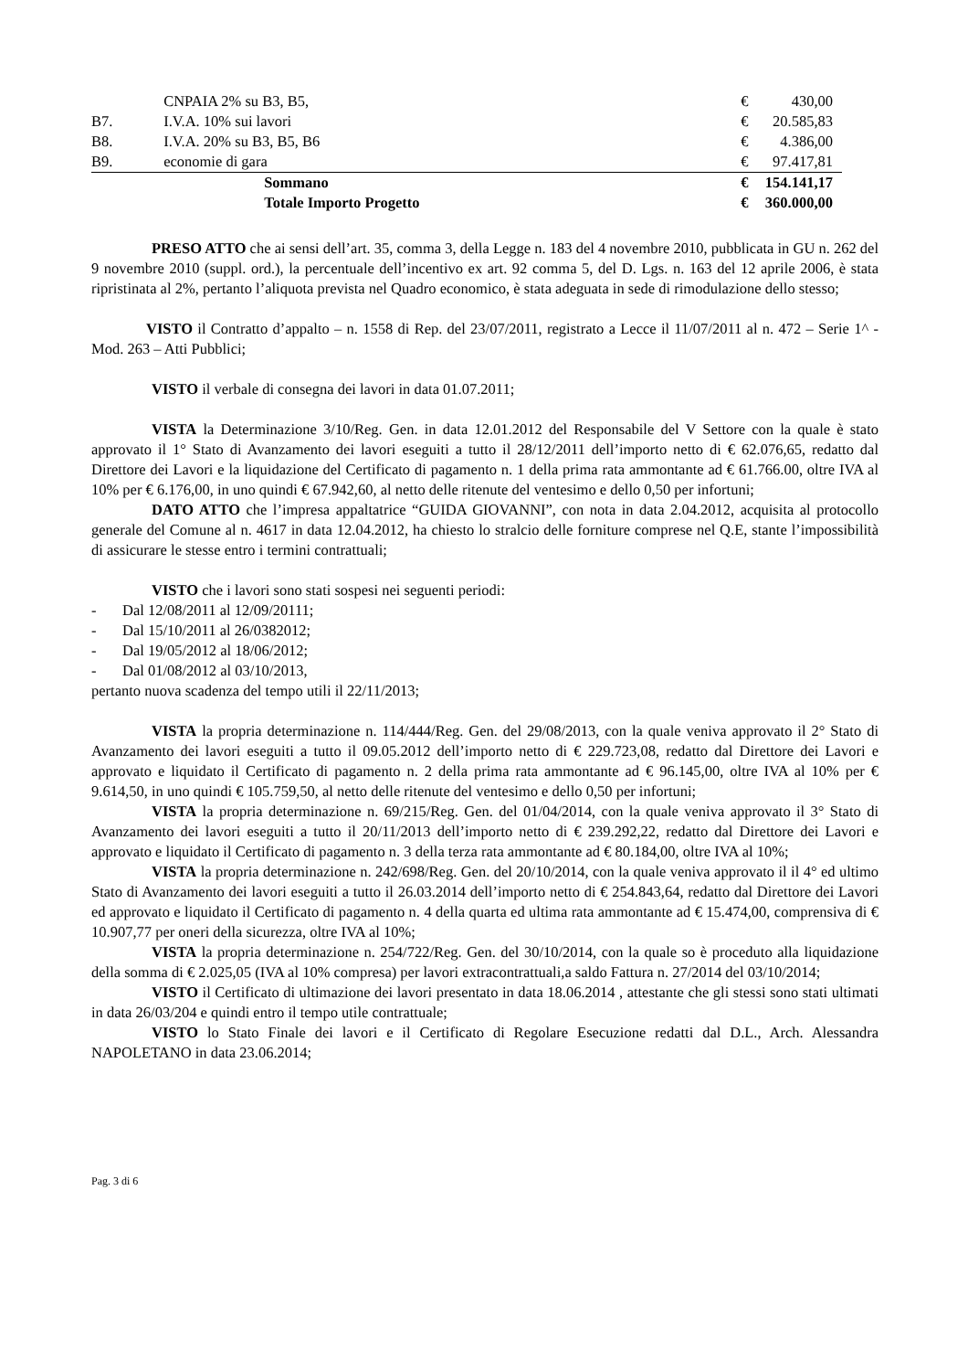| | CNPAIA 2% su B3, B5, | € | 430,00 |
| B7. | I.V.A. 10% sui lavori | € | 20.585,83 |
| B8. | I.V.A. 20% su B3, B5, B6 | € | 4.386,00 |
| B9. | economie di gara | € | 97.417,81 |
| | Sommano | € | 154.141,17 |
| | Totale Importo Progetto | € | 360.000,00 |
PRESO ATTO che ai sensi dell’art. 35, comma 3, della Legge n. 183 del 4 novembre 2010, pubblicata in GU n. 262 del 9 novembre 2010 (suppl. ord.), la percentuale dell’incentivo ex art. 92 comma 5, del D. Lgs. n. 163 del 12 aprile 2006, è stata ripristinata al 2%, pertanto l’aliquota prevista nel Quadro economico, è stata adeguata in sede di rimodulazione dello stesso;
VISTO il Contratto d’appalto – n. 1558 di Rep. del 23/07/2011, registrato a Lecce il 11/07/2011 al n. 472 – Serie 1^ - Mod. 263 – Atti Pubblici;
VISTO il verbale di consegna dei lavori in data 01.07.2011;
VISTA la Determinazione 3/10/Reg. Gen. in data 12.01.2012 del Responsabile del V Settore con la quale è stato approvato il 1° Stato di Avanzamento dei lavori eseguiti a tutto il 28/12/2011 dell’importo netto di € 62.076,65, redatto dal Direttore dei Lavori e la liquidazione del Certificato di pagamento n. 1 della prima rata ammontante ad € 61.766.00, oltre IVA al 10% per € 6.176,00, in uno quindi € 67.942,60, al netto delle ritenute del ventesimo e dello 0,50 per infortuni;
DATO ATTO che l’impresa appaltatrice “GUIDA GIOVANNI”, con nota in data 2.04.2012, acquisita al protocollo generale del Comune al n. 4617 in data 12.04.2012, ha chiesto lo stralcio delle forniture comprese nel Q.E, stante l’impossibilità di assicurare le stesse entro i termini contrattuali;
VISTO che i lavori sono stati sospesi nei seguenti periodi:
- Dal 12/08/2011 al 12/09/20111;
- Dal 15/10/2011 al 26/0382012;
- Dal 19/05/2012 al 18/06/2012;
- Dal 01/08/2012 al 03/10/2013,
pertanto nuova scadenza del tempo utili il 22/11/2013;
VISTA la propria determinazione n. 114/444/Reg. Gen. del 29/08/2013, con la quale veniva approvato il 2° Stato di Avanzamento dei lavori eseguiti a tutto il 09.05.2012 dell’importo netto di € 229.723,08, redatto dal Direttore dei Lavori e approvato e liquidato il Certificato di pagamento n. 2 della prima rata ammontante ad € 96.145,00, oltre IVA al 10% per € 9.614,50, in uno quindi € 105.759,50, al netto delle ritenute del ventesimo e dello 0,50 per infortuni;
VISTA la propria determinazione n. 69/215/Reg. Gen. del 01/04/2014, con la quale veniva approvato il 3° Stato di Avanzamento dei lavori eseguiti a tutto il 20/11/2013 dell’importo netto di € 239.292,22, redatto dal Direttore dei Lavori e approvato e liquidato il Certificato di pagamento n. 3 della terza rata ammontante ad € 80.184,00, oltre IVA al 10%;
VISTA la propria determinazione n. 242/698/Reg. Gen. del 20/10/2014, con la quale veniva approvato il il 4° ed ultimo Stato di Avanzamento dei lavori eseguiti a tutto il 26.03.2014 dell’importo netto di € 254.843,64, redatto dal Direttore dei Lavori ed approvato e liquidato il Certificato di pagamento n. 4 della quarta ed ultima rata ammontante ad € 15.474,00, comprensiva di € 10.907,77 per oneri della sicurezza, oltre IVA al 10%;
VISTA la propria determinazione n. 254/722/Reg. Gen. del 30/10/2014, con la quale so è proceduto alla liquidazione della somma di € 2.025,05 (IVA al 10% compresa) per lavori extracontrattuali,a saldo Fattura n. 27/2014 del 03/10/2014;
VISTO il Certificato di ultimazione dei lavori presentato in data 18.06.2014 , attestante che gli stessi sono stati ultimati in data 26/03/204 e quindi entro il tempo utile contrattuale;
VISTO lo Stato Finale dei lavori e il Certificato di Regolare Esecuzione redatti dal D.L., Arch. Alessandra NAPOLETANO in data 23.06.2014;
Pag. 3 di 6